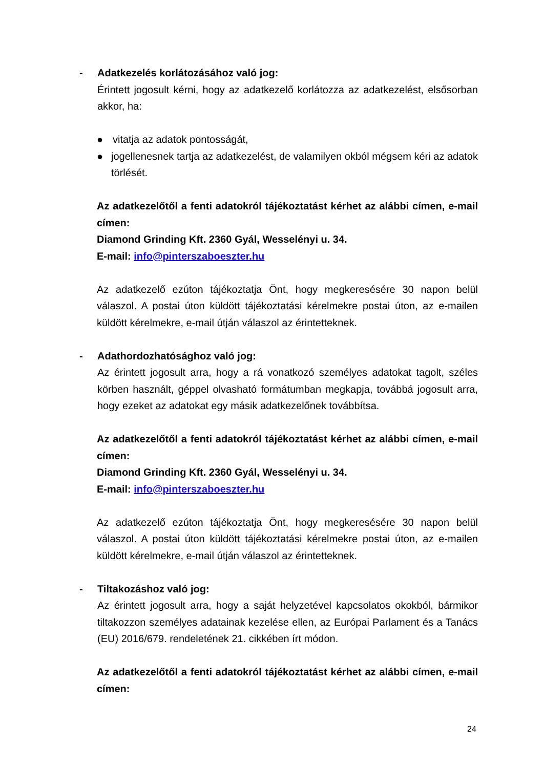- Adatkezelés korlátozásához való jog:
Érintett jogosult kérni, hogy az adatkezelő korlátozza az adatkezelést, elsősorban akkor, ha:
● vitatja az adatok pontosságát,
● jogellenesnek tartja az adatkezelést, de valamilyen okból mégsem kéri az adatok törlését.
Az adatkezelőtől a fenti adatokról tájékoztatást kérhet az alábbi címen, e-mail címen:
Diamond Grinding Kft. 2360 Gyál, Wesselényi u. 34.
E-mail: info@pinterszaboeszter.hu
Az adatkezelő ezúton tájékoztatja Önt, hogy megkeresésére 30 napon belül válaszol. A postai úton küldött tájékoztatási kérelmekre postai úton, az e-mailen küldött kérelmekre, e-mail útján válaszol az érintetteknek.
- Adathordozhatósághoz való jog:
Az érintett jogosult arra, hogy a rá vonatkozó személyes adatokat tagolt, széles körben használt, géppel olvasható formátumban megkapja, továbbá jogosult arra, hogy ezeket az adatokat egy másik adatkezelőnek továbbítsa.
Az adatkezelőtől a fenti adatokról tájékoztatást kérhet az alábbi címen, e-mail címen:
Diamond Grinding Kft. 2360 Gyál, Wesselényi u. 34.
E-mail: info@pinterszaboeszter.hu
Az adatkezelő ezúton tájékoztatja Önt, hogy megkeresésére 30 napon belül válaszol. A postai úton küldött tájékoztatási kérelmekre postai úton, az e-mailen küldött kérelmekre, e-mail útján válaszol az érintetteknek.
- Tiltakozáshoz való jog:
Az érintett jogosult arra, hogy a saját helyzetével kapcsolatos okokból, bármikor tiltakozzon személyes adatainak kezelése ellen, az Európai Parlament és a Tanács (EU) 2016/679. rendeletének 21. cikkében írt módon.
Az adatkezelőtől a fenti adatokról tájékoztatást kérhet az alábbi címen, e-mail címen:
24